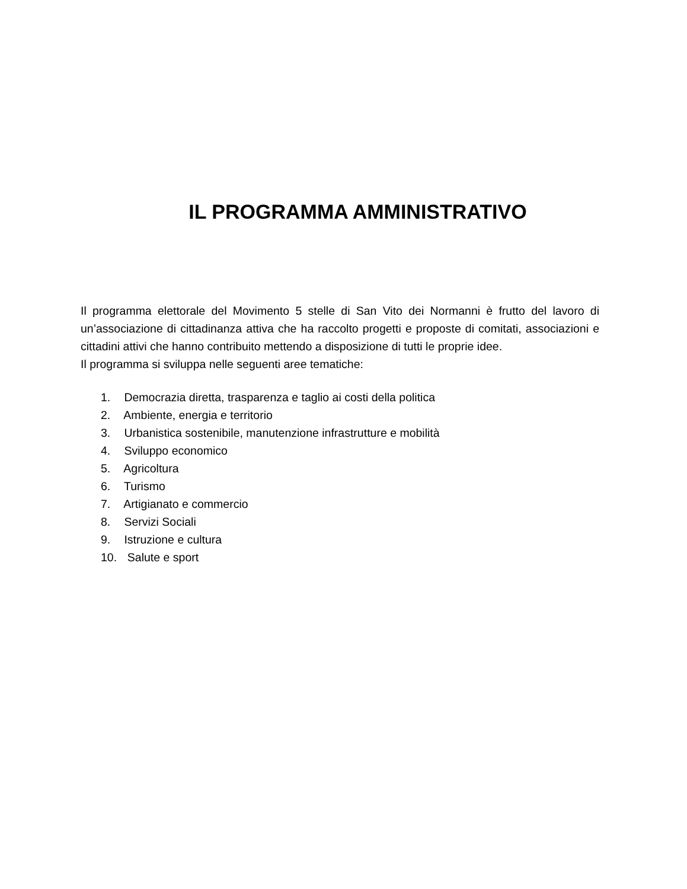IL PROGRAMMA AMMINISTRATIVO
Il programma elettorale del Movimento 5 stelle di San Vito dei Normanni è frutto del lavoro di un’associazione di cittadinanza attiva che ha raccolto progetti e proposte di comitati, associazioni e cittadini attivi che hanno contribuito mettendo a disposizione di tutti le proprie idee.
Il programma si sviluppa nelle seguenti aree tematiche:
1. Democrazia diretta, trasparenza e taglio ai costi della politica
2. Ambiente, energia e territorio
3. Urbanistica sostenibile, manutenzione infrastrutture e mobilità
4. Sviluppo economico
5. Agricoltura
6. Turismo
7. Artigianato e commercio
8. Servizi Sociali
9. Istruzione e cultura
10. Salute e sport